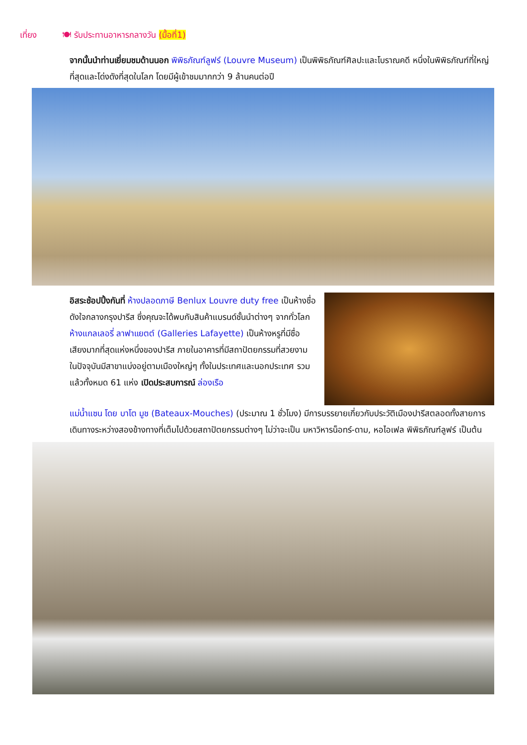เที่ยง 🍽 รับประทานอาหารกลางวัน (มื้อที่1)
จากนั้นนำท่านเยี่ยมชมด้านนอก พิพิธภัณฑ์ลูฟร์ (Louvre Museum) เป็นพิพิธภัณฑ์ศิลปะและโบราณคดี หนึ่งในพิพิธภัณฑ์ที่ใหญ่ที่สุดและโด่งดังที่สุดในโลก โดยมีผู้เข้าชมมากกว่า 9 ล้านคนต่อปี
อิสระช้อปปิ้งกันที่ ห้างปลอดภาษี Benlux Louvre duty free เป็นห้างชื่อดังใจกลางกรุงปารีส ซึ่งคุณจะได้พบกับสินค้าแบรนด์ชั้นนำต่างๆ จากทั่วโลก ห้างแกลเลอรี่ ลาฟาแยตต์ (Galleries Lafayette) เป็นห้างหรูที่มีชื่อเสียงมากที่สุดแห่งหนึ่งของปารีส ภายในอาคารที่มีสถาปัตยกรรมที่สวยงาม ในปัจจุบันมีสาขาแบ่งอยู่ตามเมืองใหญ่ๆ ทั้งในประเทศและนอกประเทศ รวมแล้วทั้งหมด 61 แห่ง เปิดประสบการณ์ ล่องเรือ
แม่น้ำแซน โดย บาโต มูช (Bateaux-Mouches) (ประมาณ 1 ชั่วโมง) มีการบรรยายเกี่ยวกับประวัติเมืองปารีสตลอดทั้งสายการเดินทางระหว่างสองข้างทางที่เต็มไปด้วยสถาปัตยกรรมต่างๆ ไม่ว่าจะเป็น มหาวิหารน็อทร์-ดาม, หอไอเฟล พิพิธภัณฑ์ลูฟร์ เป็นต้น